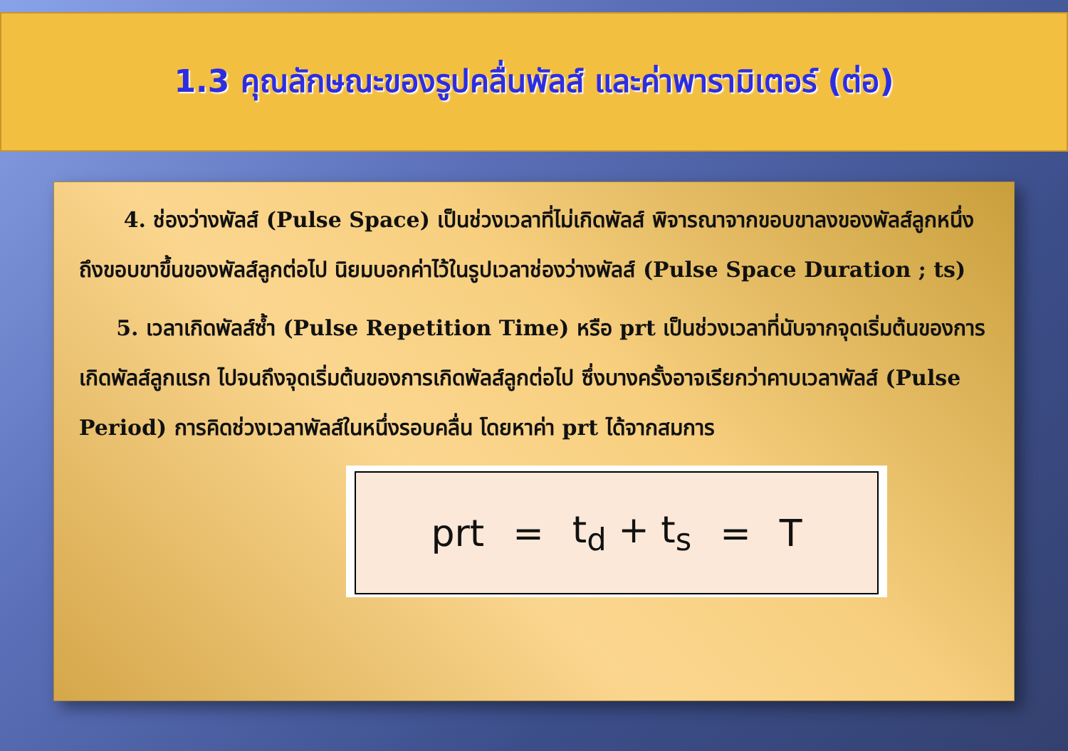1.3 คุณลักษณะของรูปคลื่นพัลส์ และค่าพารามิเตอร์ (ต่อ)
4. ช่องว่างพัลส์ (Pulse Space) เป็นช่วงเวลาที่ไม่เกิดพัลส์ พิจารณาจากขอบขาลงของพัลส์ลูกหนึ่ง ถึงขอบขาขึ้นของพัลส์ลูกต่อไป นิยมบอกค่าไว้ในรูปเวลาช่องว่างพัลส์ (Pulse Space Duration ; ts)
5. เวลาเกิดพัลส์ซ้ำ (Pulse Repetition Time) หรือ prt เป็นช่วงเวลาที่นับจากจุดเริ่มต้นของการเกิดพัลส์ลูกแรก ไปจนถึงจุดเริ่มต้นของการเกิดพัลส์ลูกต่อไป ซึ่งบางครั้งอาจเรียกว่าคาบเวลาพัลส์ (Pulse Period) การคิดช่วงเวลาพัลส์ในหนึ่งรอบคลื่น โดยหาค่า prt ได้จากสมการ
prt = t<sub>d</sub> + t<sub>s</sub> = T